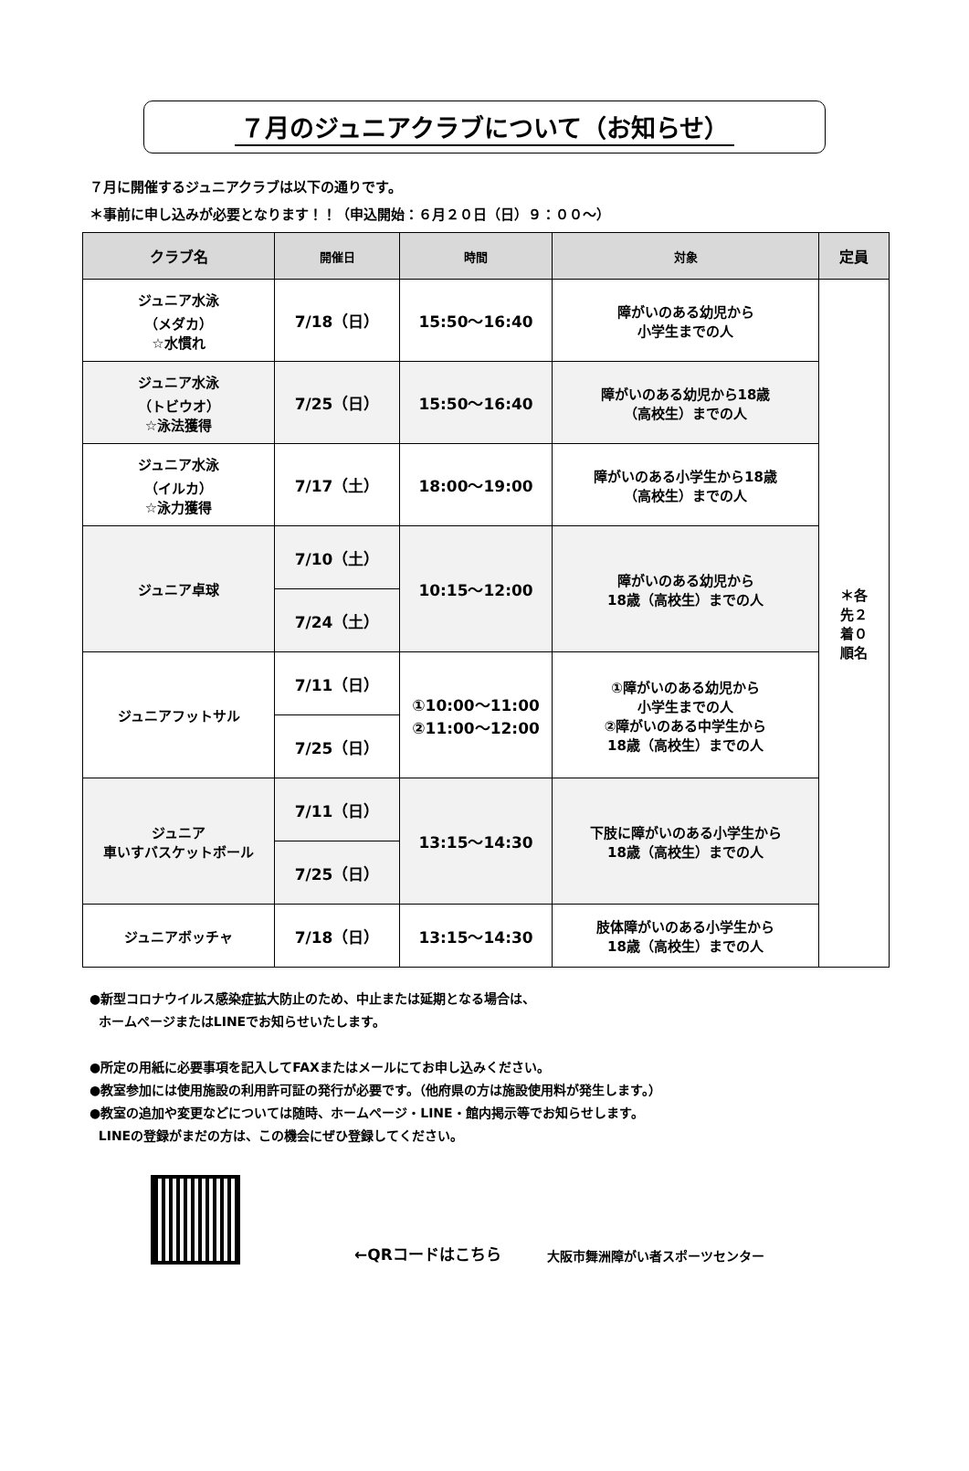７月のジュニアクラブについて（お知らせ）
７月に開催するジュニアクラブは以下の通りです。
＊事前に申し込みが必要となります！！（申込開始：６月２０日（日）９：００～）
| クラブ名 | 開催日 | 時間 | 対象 | 定員 |
| --- | --- | --- | --- | --- |
| ジュニア水泳 （メダカ） ☆水慣れ | 7/18（日） | 15:50～16:40 | 障がいのある幼児から 小学生までの人 | ＊各 先２ 着０ 順名 |
| ジュニア水泳 （トビウオ） ☆泳法獲得 | 7/25（日） | 15:50～16:40 | 障がいのある幼児から18歳 （高校生）までの人 | |
| ジュニア水泳 （イルカ） ☆泳力獲得 | 7/17（土） | 18:00～19:00 | 障がいのある小学生から18歳 （高校生）までの人 | |
| ジュニア卓球 | 7/10（土） | 10:15～12:00 | 障がいのある幼児から 18歳（高校生）までの人 | |
| | 7/24（土） | | | |
| ジュニアフットサル | 7/11（日） | ①10:00～11:00 ②11:00～12:00 | ①障がいのある幼児から 小学生までの人 ②障がいのある中学生から 18歳（高校生）までの人 | |
| | 7/25（日） | | | |
| ジュニア 車いすバスケットボール | 7/11（日） | 13:15～14:30 | 下肢に障がいのある小学生から 18歳（高校生）までの人 | |
| | 7/25（日） | | | |
| ジュニアボッチャ | 7/18（日） | 13:15～14:30 | 肢体障がいのある小学生から 18歳（高校生）までの人 | |
●新型コロナウイルス感染症拡大防止のため、中止または延期となる場合は、
ホームページまたはLINEでお知らせいたします。
●所定の用紙に必要事項を記入してFAXまたはメールにてお申し込みください。
●教室参加には使用施設の利用許可証の発行が必要です。（他府県の方は施設使用料が発生します。）
●教室の追加や変更などについては随時、ホームページ・LINE・館内掲示等でお知らせします。
LINEの登録がまだの方は、この機会にぜひ登録してください。
←QRコードはこちら 大阪市舞洲障がい者スポーツセンター